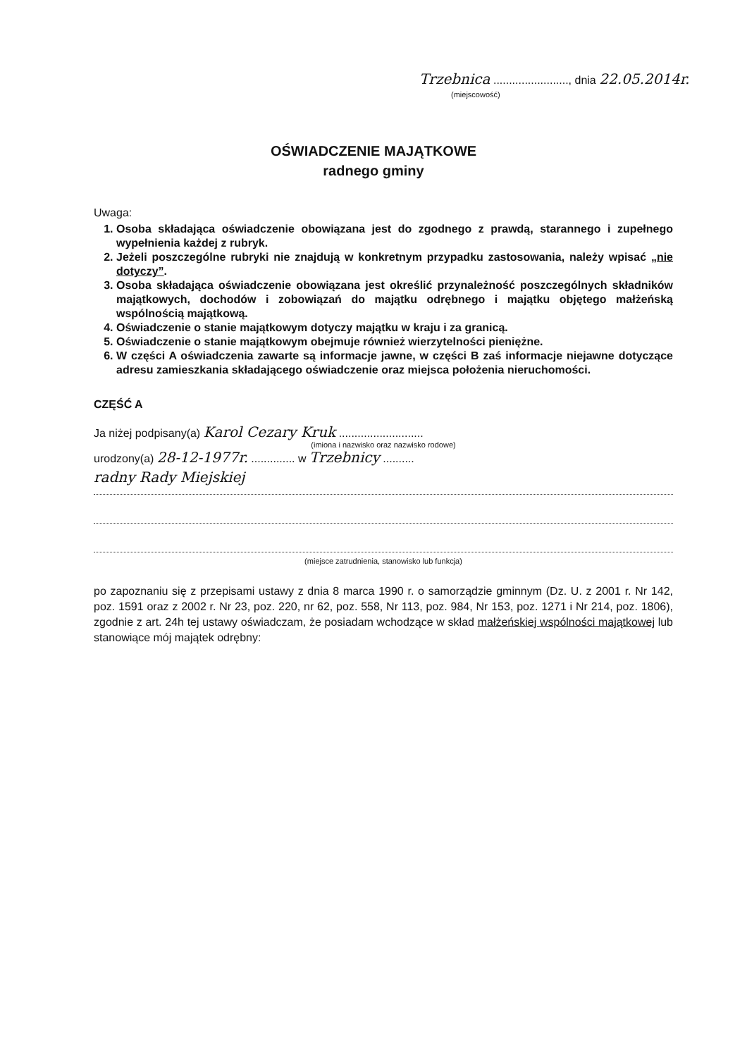Trzebnica ........................, dnia 22.05.2014r.
(miejscowość)
OŚWIADCZENIE MAJĄTKOWE
radnego gminy
Uwaga:
1. Osoba składająca oświadczenie obowiązana jest do zgodnego z prawdą, starannego i zupełnego wypełnienia każdej z rubryk.
2. Jeżeli poszczególne rubryki nie znajdują w konkretnym przypadku zastosowania, należy wpisać „nie dotyczy”.
3. Osoba składająca oświadczenie obowiązana jest określić przynależność poszczególnych składników majątkowych, dochodów i zobowiązań do majątku odrębnego i majątku objętego małżeńską wspólnością majątkową.
4. Oświadczenie o stanie majątkowym dotyczy majątku w kraju i za granicą.
5. Oświadczenie o stanie majątkowym obejmuje również wierzytelności pieniężne.
6. W części A oświadczenia zawarte są informacje jawne, w części B zaś informacje niejawne dotyczące adresu zamieszkania składającego oświadczenie oraz miejsca położenia nieruchomości.
CZĘŚĆ A
Ja niżej podpisany(a) Karol Cezary Kruk ...........................
(imiona i nazwisko oraz nazwisko rodowe)
urodzony(a) 28-12-1977r. .............. w Trzebnicy ..........
radny Rady Miejskiej
(miejsce zatrudnienia, stanowisko lub funkcja)
po zapoznaniu się z przepisami ustawy z dnia 8 marca 1990 r. o samorządzie gminnym (Dz. U. z 2001 r. Nr 142, poz. 1591 oraz z 2002 r. Nr 23, poz. 220, nr 62, poz. 558, Nr 113, poz. 984, Nr 153, poz. 1271 i Nr 214, poz. 1806), zgodnie z art. 24h tej ustawy oświadczam, że posiadam wchodzące w skład małżeńskiej wspólności majątkowej lub stanowiące mój majątek odrębny: